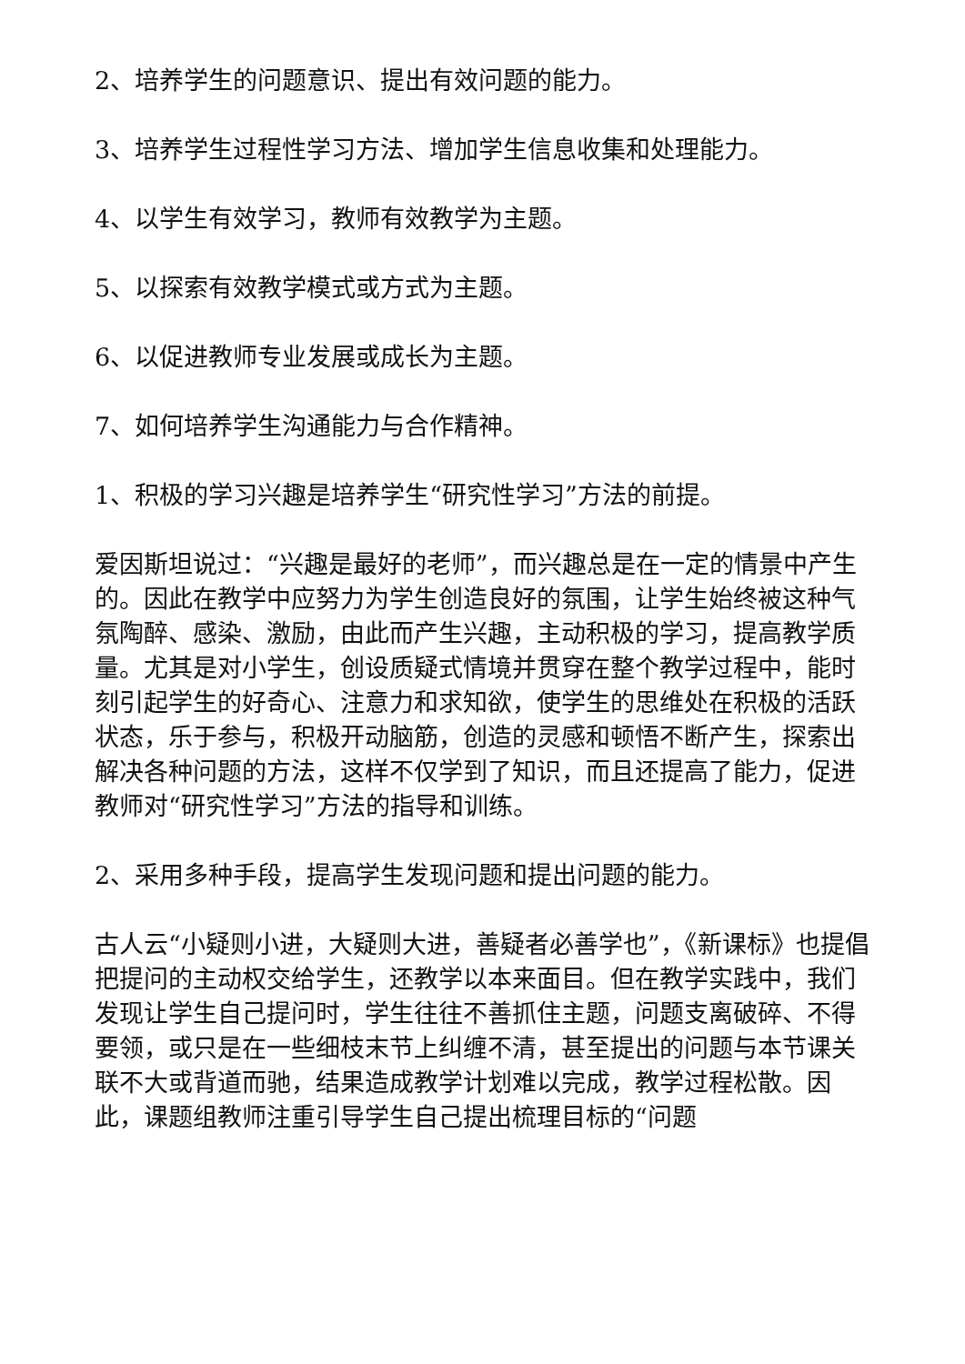2、培养学生的问题意识、提出有效问题的能力。
3、培养学生过程性学习方法、增加学生信息收集和处理能力。
4、以学生有效学习，教师有效教学为主题。
5、以探索有效教学模式或方式为主题。
6、以促进教师专业发展或成长为主题。
7、如何培养学生沟通能力与合作精神。
1、积极的学习兴趣是培养学生“研究性学习”方法的前提。
爱因斯坦说过：“兴趣是最好的老师”，而兴趣总是在一定的情景中产生的。因此在教学中应努力为学生创造良好的氛围，让学生始终被这种气氛陶醉、感染、激励，由此而产生兴趣，主动积极的学习，提高教学质量。尤其是对小学生，创设质疑式情境并贯穿在整个教学过程中，能时刻引起学生的好奇心、注意力和求知欲，使学生的思维处在积极的活跃状态，乐于参与，积极开动脑筋，创造的灵感和顿悟不断产生，探索出解决各种问题的方法，这样不仅学到了知识，而且还提高了能力，促进教师对“研究性学习”方法的指导和训练。
2、采用多种手段，提高学生发现问题和提出问题的能力。
古人云“小疑则小进，大疑则大进，善疑者必善学也”，《新课标》也提倡把提问的主动权交给学生，还教学以本来面目。但在教学实践中，我们发现让学生自己提问时，学生往往不善抓住主题，问题支离破碎、不得要领，或只是在一些细枝末节上纠缠不清，甚至提出的问题与本节课关联不大或背道而驰，结果造成教学计划难以完成，教学过程松散。因此，课题组教师注重引导学生自己提出梳理目标的“问题